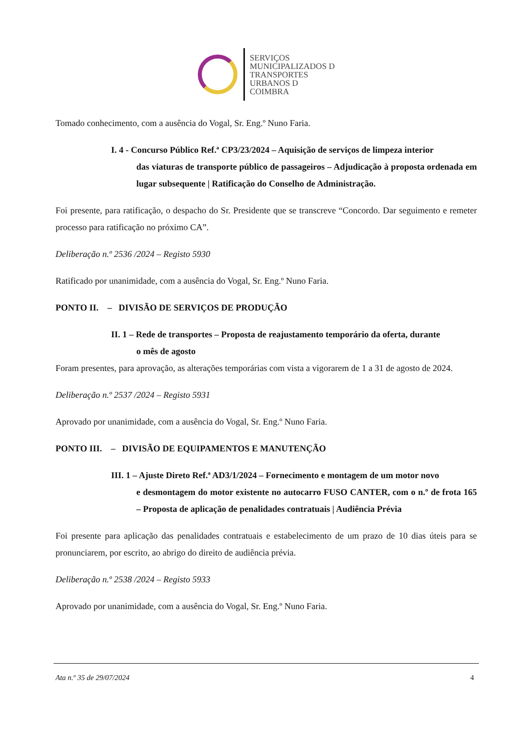SERVIÇOS
MUNICIPALIZADOS D
TRANSPORTES
URBANOS D
COIMBRA
Tomado conhecimento, com a ausência do Vogal, Sr. Eng.º Nuno Faria.
I. 4 - Concurso Público Ref.ª CP3/23/2024 – Aquisição de serviços de limpeza interior
das viaturas de transporte público de passageiros – Adjudicação à proposta ordenada em lugar subsequente | Ratificação do Conselho de Administração.
Foi presente, para ratificação, o despacho do Sr. Presidente que se transcreve “Concordo. Dar seguimento e remeter processo para ratificação no próximo CA”.
Deliberação n.º 2536 /2024 – Registo 5930
Ratificado por unanimidade, com a ausência do Vogal, Sr. Eng.º Nuno Faria.
PONTO II. – DIVISÃO DE SERVIÇOS DE PRODUÇÃO
II. 1 – Rede de transportes – Proposta de reajustamento temporário da oferta, durante
o mês de agosto
Foram presentes, para aprovação, as alterações temporárias com vista a vigorarem de 1 a 31 de agosto de 2024.
Deliberação n.º 2537 /2024 – Registo 5931
Aprovado por unanimidade, com a ausência do Vogal, Sr. Eng.º Nuno Faria.
PONTO III. – DIVISÃO DE EQUIPAMENTOS E MANUTENÇÃO
III. 1 – Ajuste Direto Ref.ª AD3/1/2024 – Fornecimento e montagem de um motor novo
e desmontagem do motor existente no autocarro FUSO CANTER, com o n.º de frota 165 – Proposta de aplicação de penalidades contratuais | Audiência Prévia
Foi presente para aplicação das penalidades contratuais e estabelecimento de um prazo de 10 dias úteis para se pronunciarem, por escrito, ao abrigo do direito de audiência prévia.
Deliberação n.º 2538 /2024 – Registo 5933
Aprovado por unanimidade, com a ausência do Vogal, Sr. Eng.º Nuno Faria.
Ata n.º 35 de 29/07/2024 4